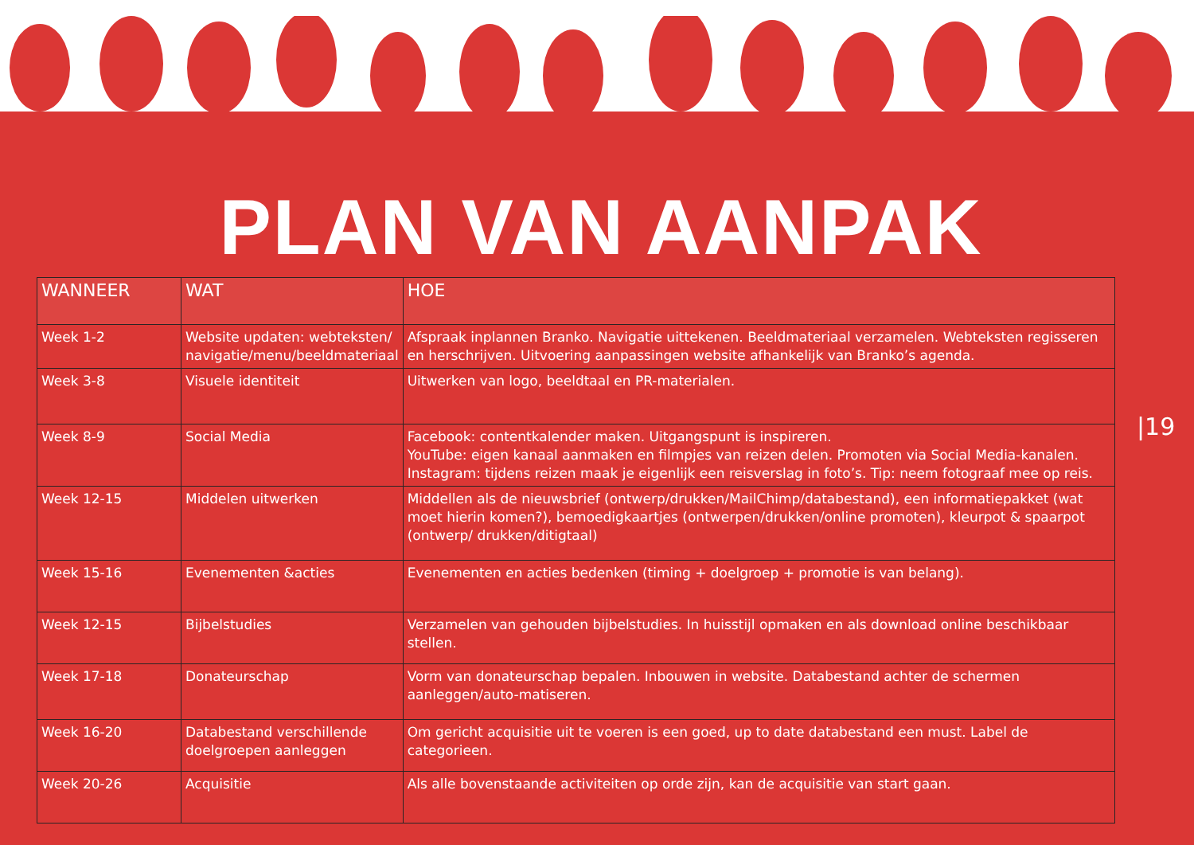PLAN VAN AANPAK
| WANNEER | WAT | HOE |
| --- | --- | --- |
| Week 1-2 | Website updaten: webteksten/ navigatie/menu/beeldmateriaal | Afspraak inplannen Branko. Navigatie uittekenen. Beeldmateriaal verzamelen. Webteksten regisseren en herschrijven. Uitvoering aanpassingen website afhankelijk van Branko’s agenda. |
| Week 3-8 | Visuele identiteit | Uitwerken van logo, beeldtaal en PR-materialen. |
| Week 8-9 | Social Media | Facebook: contentkalender maken. Uitgangspunt is inspireren. YouTube: eigen kanaal aanmaken en filmpjes van reizen delen. Promoten via Social Media-kanalen. Instagram: tijdens reizen maak je eigenlijk een reisverslag in foto’s. Tip: neem fotograaf mee op reis. |
| Week 12-15 | Middelen uitwerken | Middellen als de nieuwsbrief (ontwerp/drukken/MailChimp/databestand), een informatiepakket (wat moet hierin komen?), bemoedigkaartjes (ontwerpen/drukken/online promoten), kleurpot & spaarpot (ontwerp/ drukken/ditigtaal) |
| Week 15-16 | Evenementen &acties | Evenementen en acties bedenken (timing + doelgroep + promotie is van belang). |
| Week 12-15 | Bijbelstudies | Verzamelen van gehouden bijbelstudies. In huisstijl opmaken en als download online beschikbaar stellen. |
| Week 17-18 | Donateurschap | Vorm van donateurschap bepalen. Inbouwen in website. Databestand achter de schermen aanleggen/auto-matiseren. |
| Week 16-20 | Databestand verschillende doelgroepen aanleggen | Om gericht acquisitie uit te voeren is een goed, up to date databestand een must. Label de categorieen. |
| Week 20-26 | Acquisitie | Als alle bovenstaande activiteiten op orde zijn, kan de acquisitie van start gaan. |
|19